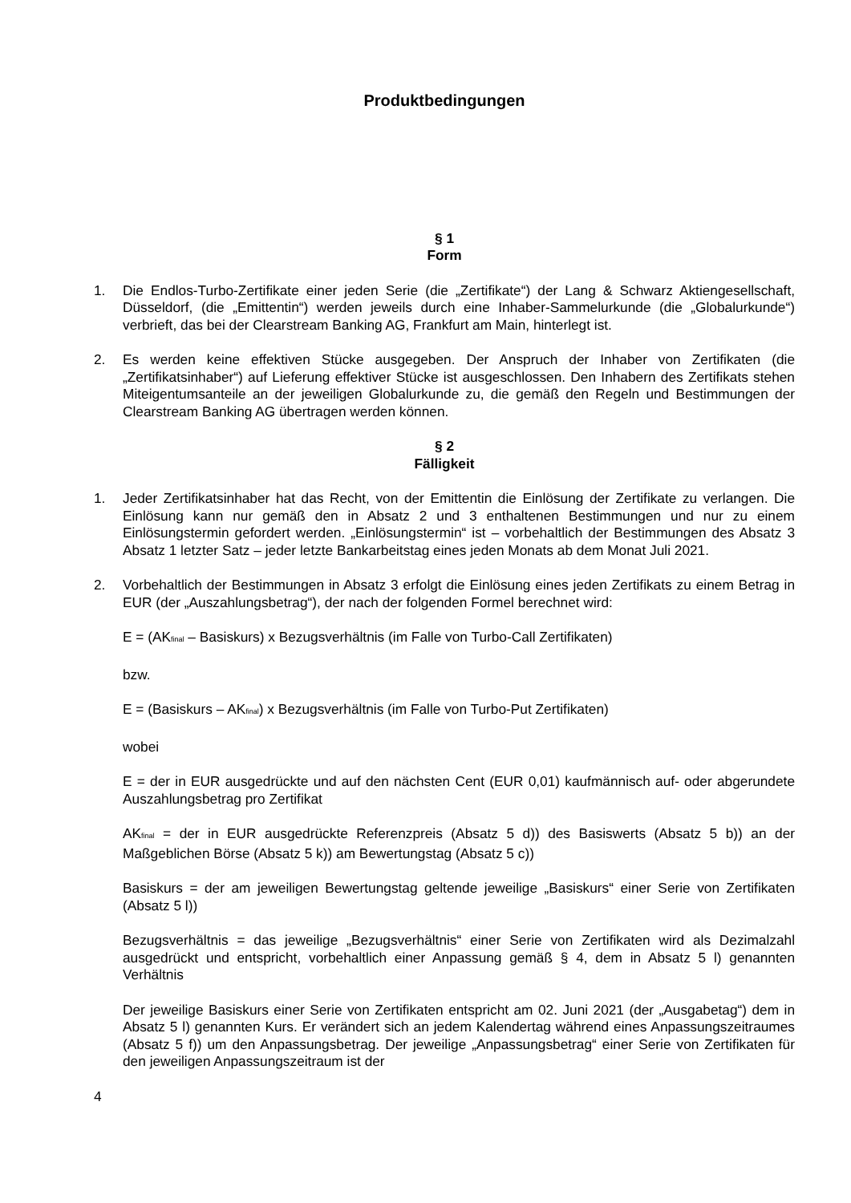Produktbedingungen
§ 1
Form
1. Die Endlos-Turbo-Zertifikate einer jeden Serie (die „Zertifikate“) der Lang & Schwarz Aktiengesellschaft, Düsseldorf, (die „Emittentin“) werden jeweils durch eine Inhaber-Sammelurkunde (die „Globalurkunde“) verbrieft, das bei der Clearstream Banking AG, Frankfurt am Main, hinterlegt ist.
2. Es werden keine effektiven Stücke ausgegeben. Der Anspruch der Inhaber von Zertifikaten (die „Zertifikatsinhaber“) auf Lieferung effektiver Stücke ist ausgeschlossen. Den Inhabern des Zertifikats stehen Miteigentumsanteile an der jeweiligen Globalurkunde zu, die gemäß den Regeln und Bestimmungen der Clearstream Banking AG übertragen werden können.
§ 2
Fälligkeit
1. Jeder Zertifikatsinhaber hat das Recht, von der Emittentin die Einlösung der Zertifikate zu verlangen. Die Einlösung kann nur gemäß den in Absatz 2 und 3 enthaltenen Bestimmungen und nur zu einem Einlösungstermin gefordert werden. „Einlösungstermin“ ist – vorbehaltlich der Bestimmungen des Absatz 3 Absatz 1 letzter Satz – jeder letzte Bankarbeitstag eines jeden Monats ab dem Monat Juli 2021.
2. Vorbehaltlich der Bestimmungen in Absatz 3 erfolgt die Einlösung eines jeden Zertifikats zu einem Betrag in EUR (der „Auszahlungsbetrag“), der nach der folgenden Formel berechnet wird:
E = (AK<sub>final</sub> – Basiskurs) x Bezugsverhältnis (im Falle von Turbo-Call Zertifikaten)
bzw.
E = (Basiskurs – AK<sub>final</sub>) x Bezugsverhältnis (im Falle von Turbo-Put Zertifikaten)
wobei
E = der in EUR ausgedrückte und auf den nächsten Cent (EUR 0,01) kaufmännisch auf- oder abgerundete Auszahlungsbetrag pro Zertifikat
AK<sub>final</sub> = der in EUR ausgedrückte Referenzpreis (Absatz 5 d)) des Basiswerts (Absatz 5 b)) an der Maßgeblichen Börse (Absatz 5 k)) am Bewertungstag (Absatz 5 c))
Basiskurs = der am jeweiligen Bewertungstag geltende jeweilige „Basiskurs“ einer Serie von Zertifikaten (Absatz 5 l))
Bezugsverhältnis = das jeweilige „Bezugsverhältnis“ einer Serie von Zertifikaten wird als Dezimalzahl ausgedrückt und entspricht, vorbehaltlich einer Anpassung gemäß § 4, dem in Absatz 5 l) genannten Verhältnis
Der jeweilige Basiskurs einer Serie von Zertifikaten entspricht am 02. Juni 2021 (der „Ausgabetag“) dem in Absatz 5 l) genannten Kurs. Er verändert sich an jedem Kalendertag während eines Anpassungszeitraumes (Absatz 5 f)) um den Anpassungsbetrag. Der jeweilige „Anpassungsbetrag“ einer Serie von Zertifikaten für den jeweiligen Anpassungszeitraum ist der
4